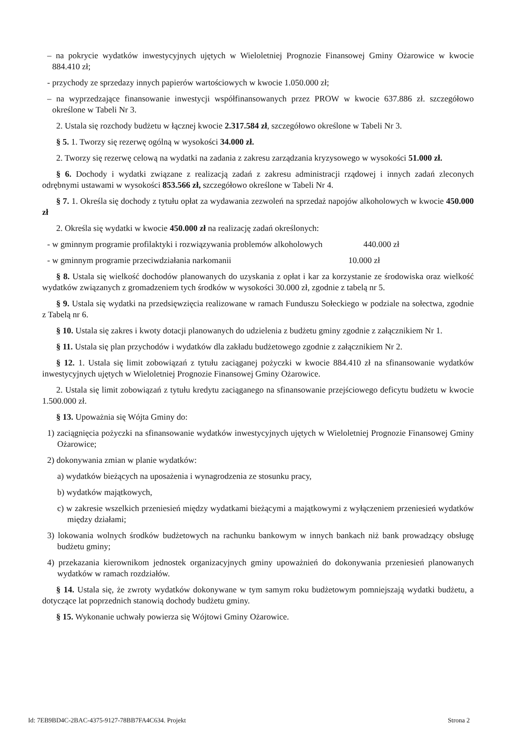– na pokrycie wydatków inwestycyjnych ujętych w Wieloletniej Prognozie Finansowej Gminy Ożarowice w kwocie 884.410 zł;
- przychody ze sprzedazy innych papierów wartościowych w kwocie 1.050.000 zł;
– na wyprzedzające finansowanie inwestycji współfinansowanych przez PROW w kwocie 637.886 zł. szczegółowo określone w Tabeli Nr 3.
2. Ustala się rozchody budżetu w łącznej kwocie 2.317.584 zł, szczegółowo określone w Tabeli Nr 3.
§ 5. 1. Tworzy się rezerwę ogólną w wysokości 34.000 zł.
2. Tworzy się rezerwę celową na wydatki na zadania z zakresu zarządzania kryzysowego w wysokości 51.000 zł.
§ 6. Dochody i wydatki związane z realizacją zadań z zakresu administracji rządowej i innych zadań zleconych odrębnymi ustawami w wysokości 853.566 zł, szczegółowo określone w Tabeli Nr 4.
§ 7. 1. Określa się dochody z tytułu opłat za wydawania zezwoleń na sprzedaż napojów alkoholowych w kwocie 450.000 zł
2. Określa się wydatki w kwocie 450.000 zł na realizację zadań określonych:
- w gminnym programie profilaktyki i rozwiązywania problemów alkoholowych 440.000 zł
- w gminnym programie przeciwdziałania narkomanii 10.000 zł
§ 8. Ustala się wielkość dochodów planowanych do uzyskania z opłat i kar za korzystanie ze środowiska oraz wielkość wydatków związanych z gromadzeniem tych środków w wysokości 30.000 zł, zgodnie z tabelą nr 5.
§ 9. Ustala się wydatki na przedsięwzięcia realizowane w ramach Funduszu Sołeckiego w podziale na sołectwa, zgodnie z Tabelą nr 6.
§ 10. Ustala się zakres i kwoty dotacji planowanych do udzielenia z budżetu gminy zgodnie z załącznikiem Nr 1.
§ 11. Ustala się plan przychodów i wydatków dla zakładu budżetowego zgodnie z załącznikiem Nr 2.
§ 12. 1. Ustala się limit zobowiązań z tytułu zaciąganej pożyczki w kwocie 884.410 zł na sfinansowanie wydatków inwestycyjnych ujętych w Wieloletniej Prognozie Finansowej Gminy Ożarowice.
2. Ustala się limit zobowiązań z tytułu kredytu zaciąganego na sfinansowanie przejściowego deficytu budżetu w kwocie 1.500.000 zł.
§ 13. Upoważnia się Wójta Gminy do:
1) zaciągnięcia pożyczki na sfinansowanie wydatków inwestycyjnych ujętych w Wieloletniej Prognozie Finansowej Gminy Ożarowice;
2) dokonywania zmian w planie wydatków:
a) wydatków bieżących na uposażenia i wynagrodzenia ze stosunku pracy,
b) wydatków majątkowych,
c) w zakresie wszelkich przeniesień między wydatkami bieżącymi a majątkowymi z wyłączeniem przeniesień wydatków między działami;
3) lokowania wolnych środków budżetowych na rachunku bankowym w innych bankach niż bank prowadzący obsługę budżetu gminy;
4) przekazania kierownikom jednostek organizacyjnych gminy upoważnień do dokonywania przeniesień planowanych wydatków w ramach rozdziałów.
§ 14. Ustala się, że zwroty wydatków dokonywane w tym samym roku budżetowym pomniejszają wydatki budżetu, a dotyczące lat poprzednich stanowią dochody budżetu gminy.
§ 15. Wykonanie uchwały powierza się Wójtowi Gminy Ożarowice.
Id: 7EB9BD4C-2BAC-4375-9127-78BB7FA4C634. Projekt Strona 2